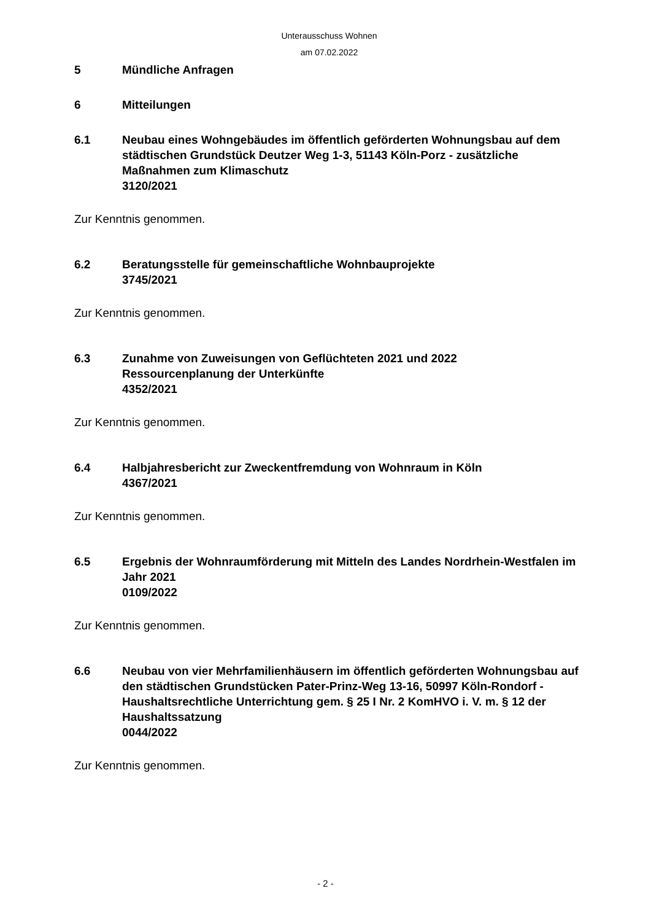Unterausschuss Wohnen
am 07.02.2022
5 Mündliche Anfragen
6 Mitteilungen
6.1 Neubau eines Wohngebäudes im öffentlich geförderten Wohnungsbau auf dem städtischen Grundstück Deutzer Weg 1-3, 51143 Köln-Porz - zusätzliche Maßnahmen zum Klimaschutz
3120/2021
Zur Kenntnis genommen.
6.2 Beratungsstelle für gemeinschaftliche Wohnbauprojekte
3745/2021
Zur Kenntnis genommen.
6.3 Zunahme von Zuweisungen von Geflüchteten 2021 und 2022
Ressourcenplanung der Unterkünfte
4352/2021
Zur Kenntnis genommen.
6.4 Halbjahresbericht zur Zweckentfremdung von Wohnraum in Köln
4367/2021
Zur Kenntnis genommen.
6.5 Ergebnis der Wohnraumförderung mit Mitteln des Landes Nordrhein-Westfalen im Jahr 2021
0109/2022
Zur Kenntnis genommen.
6.6 Neubau von vier Mehrfamilienhäusern im öffentlich geförderten Wohnungsbau auf den städtischen Grundstücken Pater-Prinz-Weg 13-16, 50997 Köln-Rondorf - Haushaltsrechtliche Unterrichtung gem. § 25 I Nr. 2 KomHVO i. V. m. § 12 der Haushaltssatzung
0044/2022
Zur Kenntnis genommen.
- 2 -